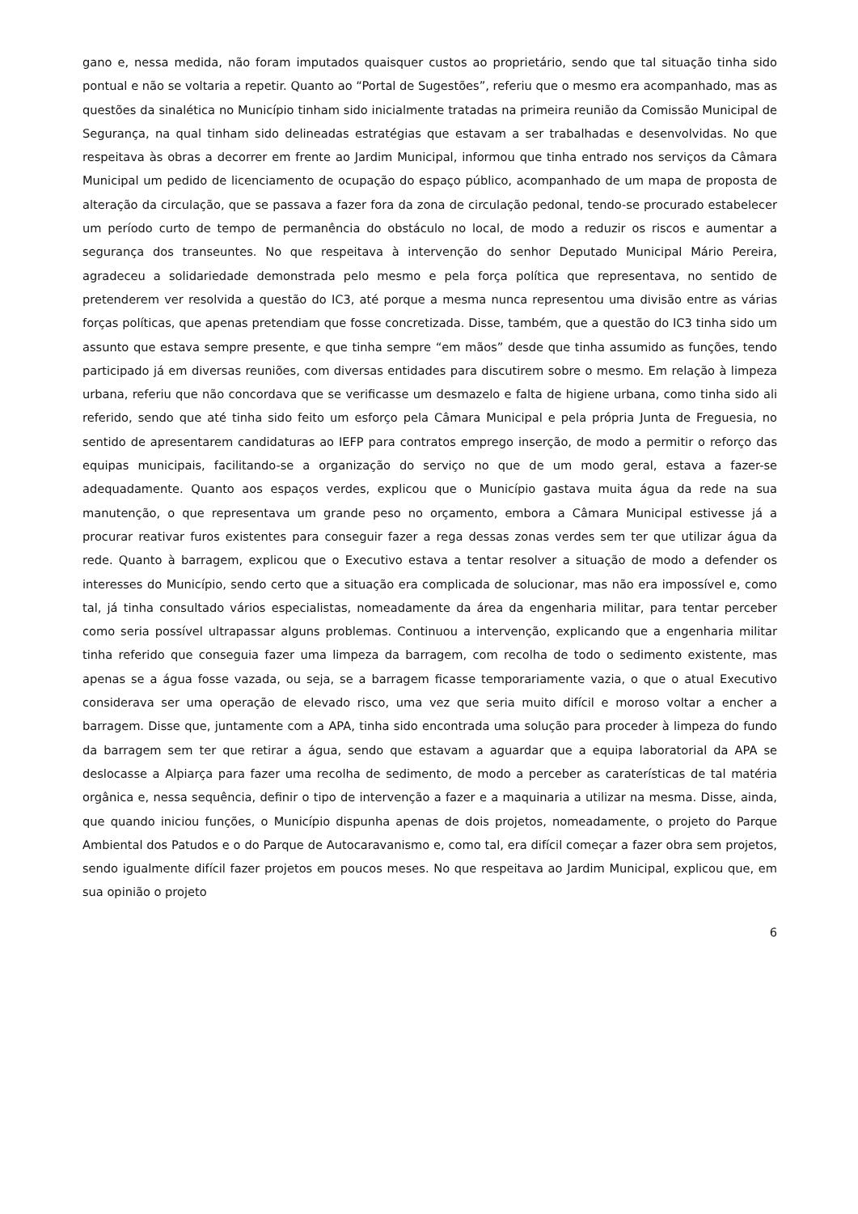gano e, nessa medida, não foram imputados quaisquer custos ao proprietário, sendo que tal situação tinha sido pontual e não se voltaria a repetir. Quanto ao “Portal de Sugestões”, referiu que o mesmo era acompanhado, mas as questões da sinalética no Município tinham sido inicialmente tratadas na primeira reunião da Comissão Municipal de Segurança, na qual tinham sido delineadas estratégias que estavam a ser trabalhadas e desenvolvidas. No que respeitava às obras a decorrer em frente ao Jardim Municipal, informou que tinha entrado nos serviços da Câmara Municipal um pedido de licenciamento de ocupação do espaço público, acompanhado de um mapa de proposta de alteração da circulação, que se passava a fazer fora da zona de circulação pedonal, tendo-se procurado estabelecer um período curto de tempo de permanência do obstáculo no local, de modo a reduzir os riscos e aumentar a segurança dos transeuntes. No que respeitava à intervenção do senhor Deputado Municipal Mário Pereira, agradeceu a solidariedade demonstrada pelo mesmo e pela força política que representava, no sentido de pretenderem ver resolvida a questão do IC3, até porque a mesma nunca representou uma divisão entre as várias forças políticas, que apenas pretendiam que fosse concretizada. Disse, também, que a questão do IC3 tinha sido um assunto que estava sempre presente, e que tinha sempre “em mãos” desde que tinha assumido as funções, tendo participado já em diversas reuniões, com diversas entidades para discutirem sobre o mesmo. Em relação à limpeza urbana, referiu que não concordava que se verificasse um desmazelo e falta de higiene urbana, como tinha sido ali referido, sendo que até tinha sido feito um esforço pela Câmara Municipal e pela própria Junta de Freguesia, no sentido de apresentarem candidaturas ao IEFP para contratos emprego inserção, de modo a permitir o reforço das equipas municipais, facilitando-se a organização do serviço no que de um modo geral, estava a fazer-se adequadamente. Quanto aos espaços verdes, explicou que o Município gastava muita água da rede na sua manutenção, o que representava um grande peso no orçamento, embora a Câmara Municipal estivesse já a procurar reativar furos existentes para conseguir fazer a rega dessas zonas verdes sem ter que utilizar água da rede. Quanto à barragem, explicou que o Executivo estava a tentar resolver a situação de modo a defender os interesses do Município, sendo certo que a situação era complicada de solucionar, mas não era impossível e, como tal, já tinha consultado vários especialistas, nomeadamente da área da engenharia militar, para tentar perceber como seria possível ultrapassar alguns problemas. Continuou a intervenção, explicando que a engenharia militar tinha referido que conseguia fazer uma limpeza da barragem, com recolha de todo o sedimento existente, mas apenas se a água fosse vazada, ou seja, se a barragem ficasse temporariamente vazia, o que o atual Executivo considerava ser uma operação de elevado risco, uma vez que seria muito difícil e moroso voltar a encher a barragem. Disse que, juntamente com a APA, tinha sido encontrada uma solução para proceder à limpeza do fundo da barragem sem ter que retirar a água, sendo que estavam a aguardar que a equipa laboratorial da APA se deslocasse a Alpiarça para fazer uma recolha de sedimento, de modo a perceber as caraterísticas de tal matéria orgânica e, nessa sequência, definir o tipo de intervenção a fazer e a maquinaria a utilizar na mesma. Disse, ainda, que quando iniciou funções, o Município dispunha apenas de dois projetos, nomeadamente, o projeto do Parque Ambiental dos Patudos e o do Parque de Autocaravanismo e, como tal, era difícil começar a fazer obra sem projetos, sendo igualmente difícil fazer projetos em poucos meses. No que respeitava ao Jardim Municipal, explicou que, em sua opinião o projeto
6